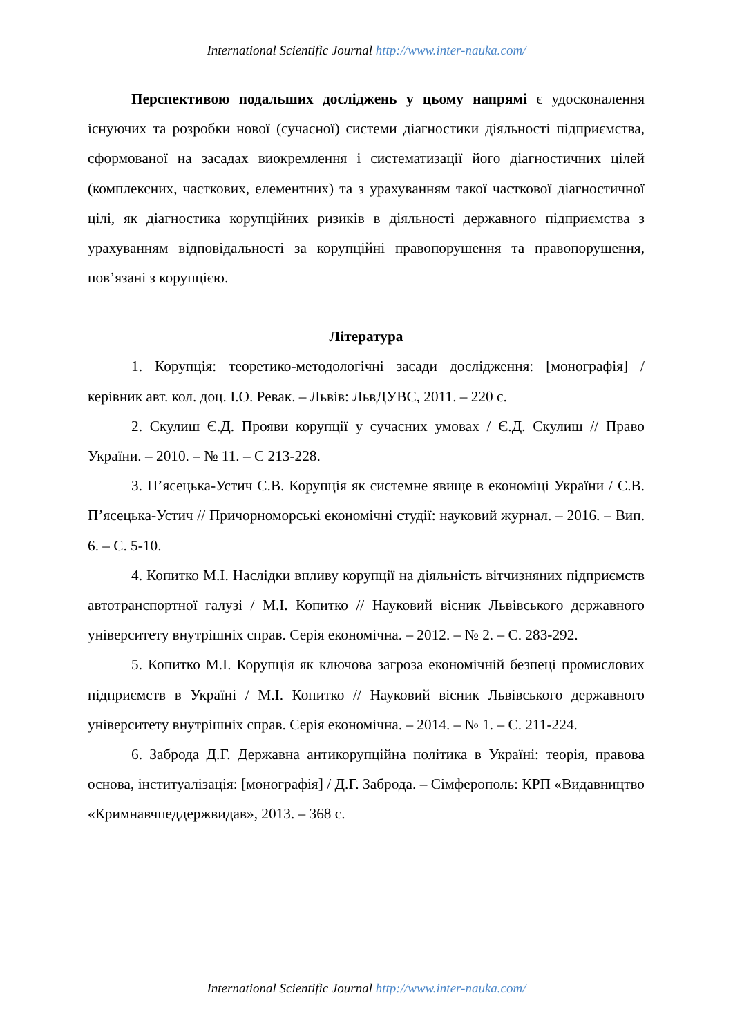International Scientific Journal http://www.inter-nauka.com/
Перспективою подальших досліджень у цьому напрямі є удосконалення існуючих та розробки нової (сучасної) системи діагностики діяльності підприємства, сформованої на засадах виокремлення і систематизації його діагностичних цілей (комплексних, часткових, елементних) та з урахуванням такої часткової діагностичної цілі, як діагностика корупційних ризиків в діяльності державного підприємства з урахуванням відповідальності за корупційні правопорушення та правопорушення, пов’язані з корупцією.
Література
1. Корупція: теоретико-методологічні засади дослідження: [монографія] / керівник авт. кол. доц. І.О. Ревак. – Львів: ЛьвДУВС, 2011. – 220 с.
2. Скулиш Є.Д. Прояви корупції у сучасних умовах / Є.Д. Скулиш // Право України. – 2010. – № 11. – С 213-228.
3. П’ясецька-Устич С.В. Корупція як системне явище в економіці України / С.В. П’ясецька-Устич // Причорноморські економічні студії: науковий журнал. – 2016. – Вип. 6. – С. 5-10.
4. Копитко М.І. Наслідки впливу корупції на діяльність вітчизняних підприємств автотранспортної галузі / М.І. Копитко // Науковий вісник Львівського державного університету внутрішніх справ. Серія економічна. – 2012. – № 2. – С. 283-292.
5. Копитко М.І. Корупція як ключова загроза економічній безпеці промислових підприємств в Україні / М.І. Копитко // Науковий вісник Львівського державного університету внутрішніх справ. Серія економічна. – 2014. – № 1. – С. 211-224.
6. Заброда Д.Г. Державна антикорупційна політика в Україні: теорія, правова основа, інституалізація: [монографія] / Д.Г. Заброда. – Сімферополь: КРП «Видавництво «Кримнавчпеддержвидав», 2013. – 368 с.
International Scientific Journal http://www.inter-nauka.com/